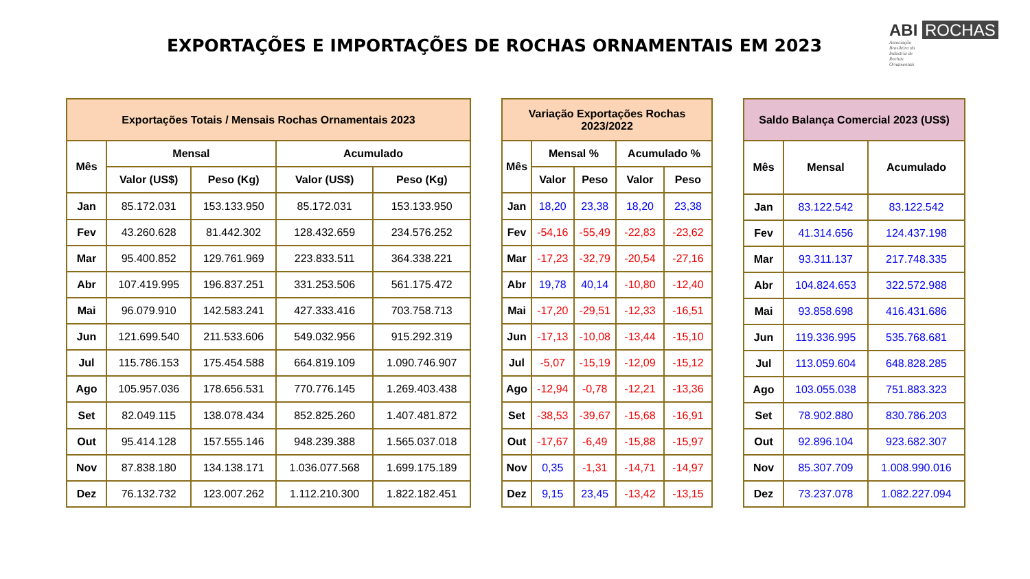EXPORTAÇÕES E IMPORTAÇÕES DE ROCHAS ORNAMENTAIS EM 2023
ABI ROCHAS
Associação Brasileira da Indústria de Rochas Ornamentais
| Exportações Totais / Mensais Rochas Ornamentais 2023 | | | | |
| --- | --- | --- | --- | --- |
| Mês | Mensal | | Acumulado | |
| | Valor (US$) | Peso (Kg) | Valor (US$) | Peso (Kg) |
| Jan | 85.172.031 | 153.133.950 | 85.172.031 | 153.133.950 |
| Fev | 43.260.628 | 81.442.302 | 128.432.659 | 234.576.252 |
| Mar | 95.400.852 | 129.761.969 | 223.833.511 | 364.338.221 |
| Abr | 107.419.995 | 196.837.251 | 331.253.506 | 561.175.472 |
| Mai | 96.079.910 | 142.583.241 | 427.333.416 | 703.758.713 |
| Jun | 121.699.540 | 211.533.606 | 549.032.956 | 915.292.319 |
| Jul | 115.786.153 | 175.454.588 | 664.819.109 | 1.090.746.907 |
| Ago | 105.957.036 | 178.656.531 | 770.776.145 | 1.269.403.438 |
| Set | 82.049.115 | 138.078.434 | 852.825.260 | 1.407.481.872 |
| Out | 95.414.128 | 157.555.146 | 948.239.388 | 1.565.037.018 |
| Nov | 87.838.180 | 134.138.171 | 1.036.077.568 | 1.699.175.189 |
| Dez | 76.132.732 | 123.007.262 | 1.112.210.300 | 1.822.182.451 |
| Variação Exportações Rochas 2023/2022 | | | | |
| --- | --- | --- | --- | --- |
| Mês | Mensal % | | Acumulado % | |
| | Valor | Peso | Valor | Peso |
| Jan | 18,20 | 23,38 | 18,20 | 23,38 |
| Fev | -54,16 | -55,49 | -22,83 | -23,62 |
| Mar | -17,23 | -32,79 | -20,54 | -27,16 |
| Abr | 19,78 | 40,14 | -10,80 | -12,40 |
| Mai | -17,20 | -29,51 | -12,33 | -16,51 |
| Jun | -17,13 | -10,08 | -13,44 | -15,10 |
| Jul | -5,07 | -15,19 | -12,09 | -15,12 |
| Ago | -12,94 | -0,78 | -12,21 | -13,36 |
| Set | -38,53 | -39,67 | -15,68 | -16,91 |
| Out | -17,67 | -6,49 | -15,88 | -15,97 |
| Nov | 0,35 | -1,31 | -14,71 | -14,97 |
| Dez | 9,15 | 23,45 | -13,42 | -13,15 |
| Saldo Balança Comercial 2023 (US$) | | |
| --- | --- | --- |
| Mês | Mensal | Acumulado |
| Jan | 83.122.542 | 83.122.542 |
| Fev | 41.314.656 | 124.437.198 |
| Mar | 93.311.137 | 217.748.335 |
| Abr | 104.824.653 | 322.572.988 |
| Mai | 93.858.698 | 416.431.686 |
| Jun | 119.336.995 | 535.768.681 |
| Jul | 113.059.604 | 648.828.285 |
| Ago | 103.055.038 | 751.883.323 |
| Set | 78.902.880 | 830.786.203 |
| Out | 92.896.104 | 923.682.307 |
| Nov | 85.307.709 | 1.008.990.016 |
| Dez | 73.237.078 | 1.082.227.094 |